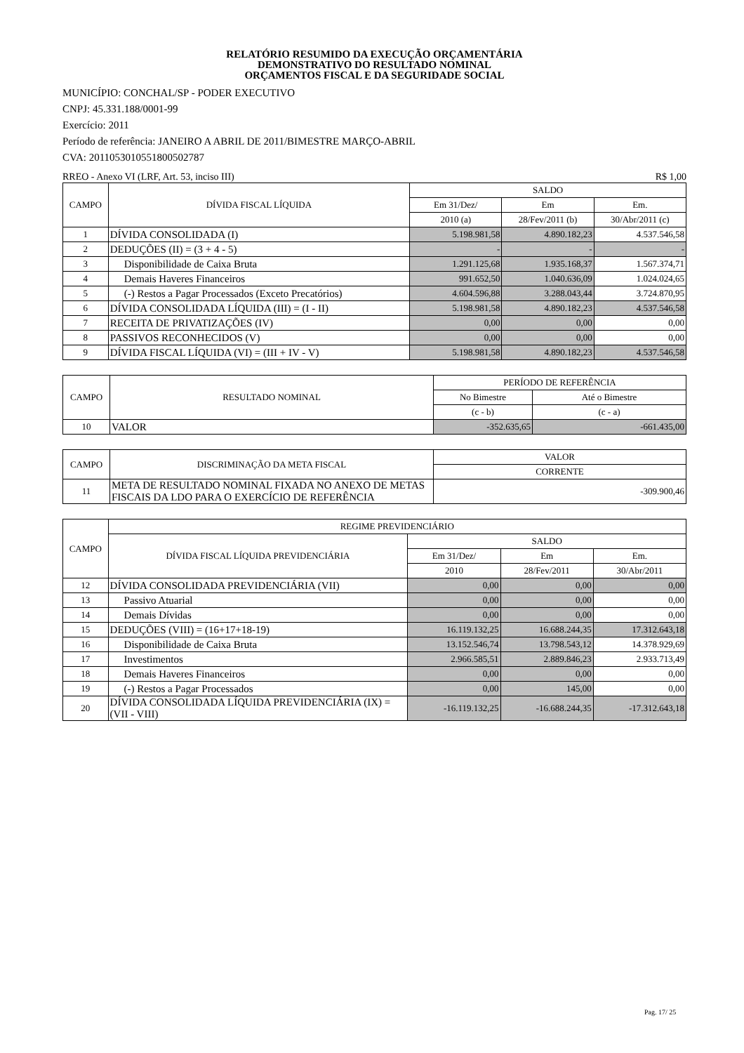RELATÓRIO RESUMIDO DA EXECUÇÃO ORÇAMENTÁRIA
DEMONSTRATIVO DO RESULTADO NOMINAL
ORÇAMENTOS FISCAL E DA SEGURIDADE SOCIAL
MUNICÍPIO: CONCHAL/SP - PODER EXECUTIVO
CNPJ: 45.331.188/0001-99
Exercício: 2011
Período de referência: JANEIRO A ABRIL DE 2011/BIMESTRE MARÇO-ABRIL
CVA: 2011053010551800502787
RREO - Anexo VI (LRF, Art. 53, inciso III) R$ 1,00
| CAMPO | DÍVIDA FISCAL LÍQUIDA | SALDO | | |
| --- | --- | --- | --- | --- |
| | | Em 31/Dez/ | Em | Em. |
| | | 2010 (a) | 28/Fev/2011 (b) | 30/Abr/2011 (c) |
| 1 | DÍVIDA CONSOLIDADA (I) | 5.198.981,58 | 4.890.182,23 | 4.537.546,58 |
| 2 | DEDUÇÕES (II) = (3 + 4 - 5) | - | - | - |
| 3 | Disponibilidade de Caixa Bruta | 1.291.125,68 | 1.935.168,37 | 1.567.374,71 |
| 4 | Demais Haveres Financeiros | 991.652,50 | 1.040.636,09 | 1.024.024,65 |
| 5 | (-) Restos a Pagar Processados (Exceto Precatórios) | 4.604.596,88 | 3.288.043,44 | 3.724.870,95 |
| 6 | DÍVIDA CONSOLIDADA LÍQUIDA (III) = (I - II) | 5.198.981,58 | 4.890.182,23 | 4.537.546,58 |
| 7 | RECEITA DE PRIVATIZAÇÕES (IV) | 0,00 | 0,00 | 0,00 |
| 8 | PASSIVOS RECONHECIDOS (V) | 0,00 | 0,00 | 0,00 |
| 9 | DÍVIDA FISCAL LÍQUIDA (VI) = (III + IV - V) | 5.198.981,58 | 4.890.182,23 | 4.537.546,58 |
| CAMPO | RESULTADO NOMINAL | PERÍODO DE REFERÊNCIA | |
| --- | --- | --- | --- |
| | | No Bimestre | Até o Bimestre |
| | | (c - b) | (c - a) |
| 10 | VALOR | -352.635,65 | -661.435,00 |
| CAMPO | DISCRIMINAÇÃO DA META FISCAL | VALOR |
| --- | --- | --- |
| | | CORRENTE |
| 11 | META DE RESULTADO NOMINAL FIXADA NO ANEXO DE METAS FISCAIS DA LDO PARA O EXERCÍCIO DE REFERÊNCIA | -309.900,46 |
| CAMPO | REGIME PREVIDENCIÁRIO | | | |
| --- | --- | --- | --- | --- |
| | DÍVIDA FISCAL LÍQUIDA PREVIDENCIÁRIA | SALDO | | |
| | | Em 31/Dez/ | Em | Em. |
| | | 2010 | 28/Fev/2011 | 30/Abr/2011 |
| 12 | DÍVIDA CONSOLIDADA PREVIDENCIÁRIA (VII) | 0,00 | 0,00 | 0,00 |
| 13 | Passivo Atuarial | 0,00 | 0,00 | 0,00 |
| 14 | Demais Dívidas | 0,00 | 0,00 | 0,00 |
| 15 | DEDUÇÕES (VIII) = (16+17+18-19) | 16.119.132,25 | 16.688.244,35 | 17.312.643,18 |
| 16 | Disponibilidade de Caixa Bruta | 13.152.546,74 | 13.798.543,12 | 14.378.929,69 |
| 17 | Investimentos | 2.966.585,51 | 2.889.846,23 | 2.933.713,49 |
| 18 | Demais Haveres Financeiros | 0,00 | 0,00 | 0,00 |
| 19 | (-) Restos a Pagar Processados | 0,00 | 145,00 | 0,00 |
| 20 | DÍVIDA CONSOLIDADA LÍQUIDA PREVIDENCIÁRIA (IX) = (VII - VIII) | -16.119.132,25 | -16.688.244,35 | -17.312.643,18 |
Pag. 17/ 25